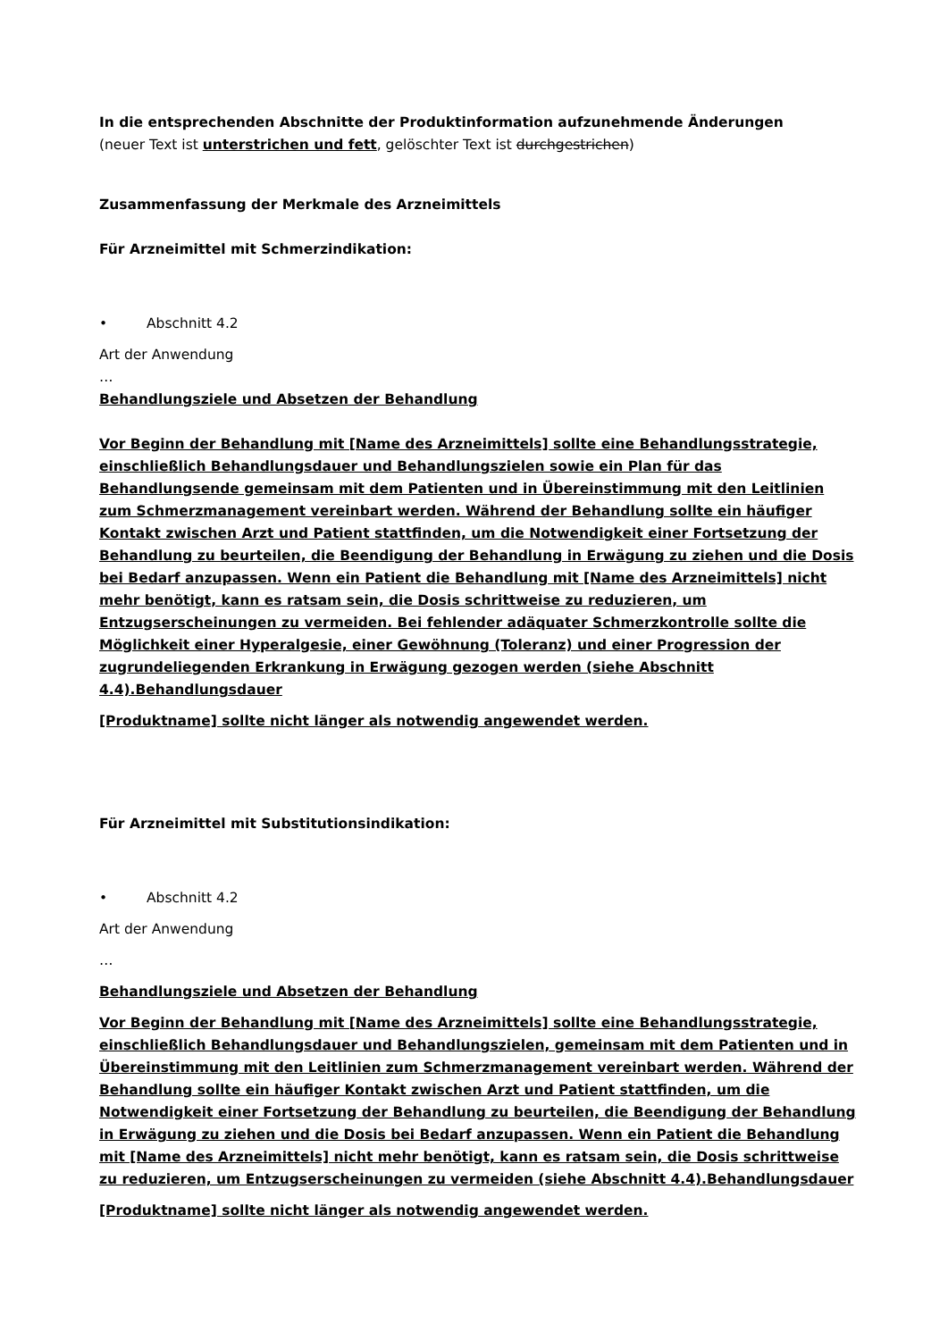In die entsprechenden Abschnitte der Produktinformation aufzunehmende Änderungen
(neuer Text ist unterstrichen und fett, gelöschter Text ist durchgestrichen)
Zusammenfassung der Merkmale des Arzneimittels
Für Arzneimittel mit Schmerzindikation:
• Abschnitt 4.2
Art der Anwendung
…
Behandlungsziele und Absetzen der Behandlung
Vor Beginn der Behandlung mit [Name des Arzneimittels] sollte eine Behandlungsstrategie, einschließlich Behandlungsdauer und Behandlungszielen sowie ein Plan für das Behandlungsende gemeinsam mit dem Patienten und in Übereinstimmung mit den Leitlinien zum Schmerzmanagement vereinbart werden. Während der Behandlung sollte ein häufiger Kontakt zwischen Arzt und Patient stattfinden, um die Notwendigkeit einer Fortsetzung der Behandlung zu beurteilen, die Beendigung der Behandlung in Erwägung zu ziehen und die Dosis bei Bedarf anzupassen. Wenn ein Patient die Behandlung mit [Name des Arzneimittels] nicht mehr benötigt, kann es ratsam sein, die Dosis schrittweise zu reduzieren, um Entzugserscheinungen zu vermeiden. Bei fehlender adäquater Schmerzkontrolle sollte die Möglichkeit einer Hyperalgesie, einer Gewöhnung (Toleranz) und einer Progression der zugrundeliegenden Erkrankung in Erwägung gezogen werden (siehe Abschnitt 4.4).Behandlungsdauer
[Produktname] sollte nicht länger als notwendig angewendet werden.
Für Arzneimittel mit Substitutionsindikation:
• Abschnitt 4.2
Art der Anwendung
…
Behandlungsziele und Absetzen der Behandlung
Vor Beginn der Behandlung mit [Name des Arzneimittels] sollte eine Behandlungsstrategie, einschließlich Behandlungsdauer und Behandlungszielen, gemeinsam mit dem Patienten und in Übereinstimmung mit den Leitlinien zum Schmerzmanagement vereinbart werden. Während der Behandlung sollte ein häufiger Kontakt zwischen Arzt und Patient stattfinden, um die Notwendigkeit einer Fortsetzung der Behandlung zu beurteilen, die Beendigung der Behandlung in Erwägung zu ziehen und die Dosis bei Bedarf anzupassen. Wenn ein Patient die Behandlung mit [Name des Arzneimittels] nicht mehr benötigt, kann es ratsam sein, die Dosis schrittweise zu reduzieren, um Entzugserscheinungen zu vermeiden (siehe Abschnitt 4.4).Behandlungsdauer
[Produktname] sollte nicht länger als notwendig angewendet werden.